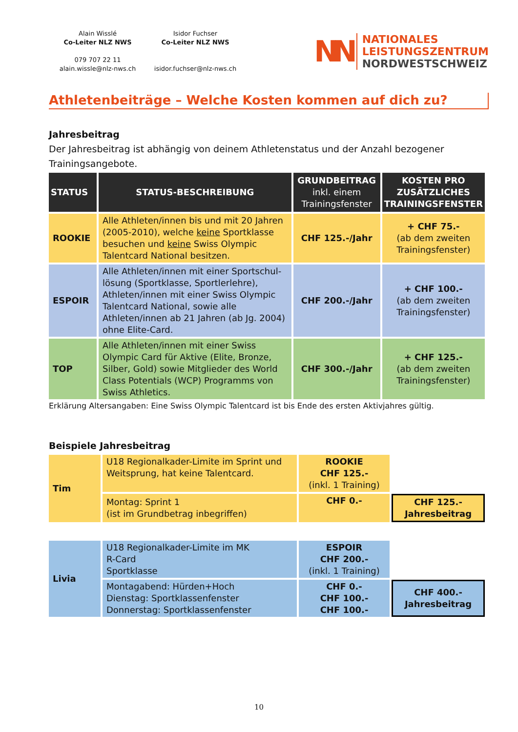Alain Wisslé
Co-Leiter NLZ NWS
079 707 22 11
alain.wissle@nlz-nws.ch
Isidor Fuchser
Co-Leiter NLZ NWS
isidor.fuchser@nlz-nws.ch
NN
NATIONALES
LEISTUNGSZENTRUM
NORDWESTSCHWEIZ
Athletenbeiträge – Welche Kosten kommen auf dich zu?
Jahresbeitrag
Der Jahresbeitrag ist abhängig von deinem Athletenstatus und der Anzahl bezogener Trainingsangebote.
| STATUS | STATUS-BESCHREIBUNG | GRUNDBEITRAG inkl. einem Trainingsfenster | KOSTEN PRO ZUSÄTZLICHES TRAININGSFENSTER |
| --- | --- | --- | --- |
| ROOKIE | Alle Athleten/innen bis und mit 20 Jahren (2005-2010), welche keine Sportklasse besuchen und keine Swiss Olympic Talentcard National besitzen. | CHF 125.-/Jahr | + CHF 75.- (ab dem zweiten Trainingsfenster) |
| ESPOIR | Alle Athleten/innen mit einer Sportschul-lösung (Sportklasse, Sportlerlehre), Athleten/innen mit einer Swiss Olympic Talentcard National, sowie alle Athleten/innen ab 21 Jahren (ab Jg. 2004) ohne Elite-Card. | CHF 200.-/Jahr | + CHF 100.- (ab dem zweiten Trainingsfenster) |
| TOP | Alle Athleten/innen mit einer Swiss Olympic Card für Aktive (Elite, Bronze, Silber, Gold) sowie Mitglieder des World Class Potentials (WCP) Programms von Swiss Athletics. | CHF 300.-/Jahr | + CHF 125.- (ab dem zweiten Trainingsfenster) |
Erklärung Altersangaben: Eine Swiss Olympic Talentcard ist bis Ende des ersten Aktivjahres gültig.
Beispiele Jahresbeitrag
| Tim | U18 Regionalkader-Limite im Sprint und Weitsprung, hat keine Talentcard. | ROOKIE CHF 125.- (inkl. 1 Training) | |
| | Montag: Sprint 1 (ist im Grundbetrag inbegriffen) | CHF 0.- | CHF 125.- Jahresbeitrag |
| Livia | U18 Regionalkader-Limite im MK R-Card Sportklasse | ESPOIR CHF 200.- (inkl. 1 Training) | |
| | Montagabend: Hürden+Hoch Dienstag: Sportklassenfenster Donnerstag: Sportklassenfenster | CHF 0.- CHF 100.- CHF 100.- | CHF 400.- Jahresbeitrag |
10